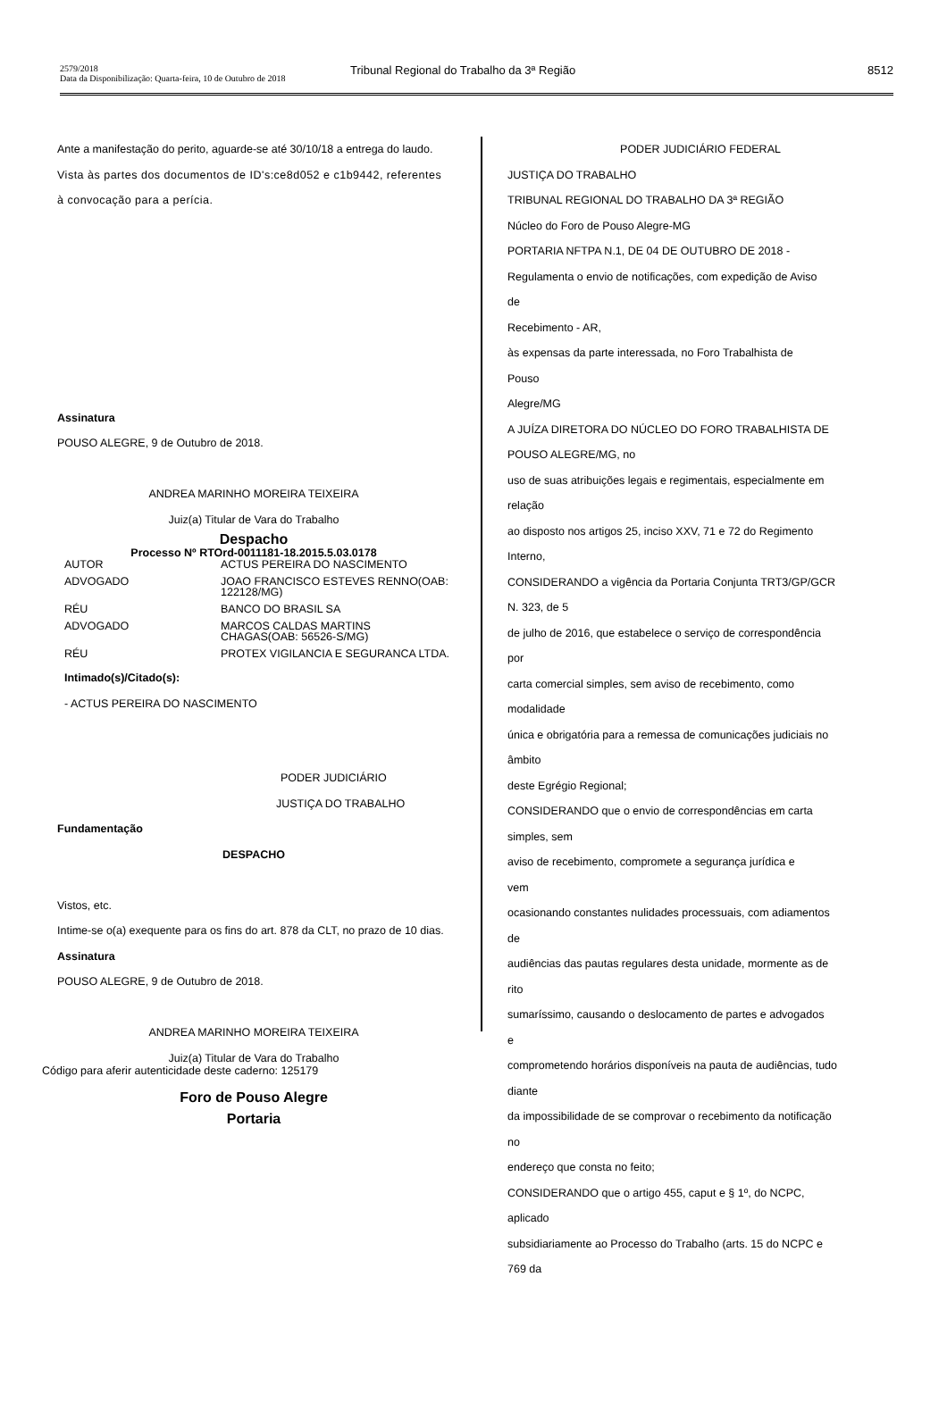2579/2018
Data da Disponibilização: Quarta-feira, 10 de Outubro de 2018
Tribunal Regional do Trabalho da 3ª Região
8512
Ante a manifestação do perito, aguarde-se até 30/10/18 a entrega do laudo.
Vista às partes dos documentos de ID's:ce8d052 e c1b9442, referentes à convocação para a perícia.
Assinatura
POUSO ALEGRE, 9 de Outubro de 2018.
ANDREA MARINHO MOREIRA TEIXEIRA
Juiz(a) Titular de Vara do Trabalho
Despacho
Processo Nº RTOrd-0011181-18.2015.5.03.0178
| AUTOR | ACTUS PEREIRA DO NASCIMENTO |
| ADVOGADO | JOAO FRANCISCO ESTEVES RENNO(OAB: 122128/MG) |
| RÉU | BANCO DO BRASIL SA |
| ADVOGADO | MARCOS CALDAS MARTINS CHAGAS(OAB: 56526-S/MG) |
| RÉU | PROTEX VIGILANCIA E SEGURANCA LTDA. |
Intimado(s)/Citado(s):
- ACTUS PEREIRA DO NASCIMENTO
PODER JUDICIÁRIO
JUSTIÇA DO TRABALHO
Fundamentação
DESPACHO
Vistos, etc.
Intime-se o(a) exequente para os fins do art. 878 da CLT, no prazo de 10 dias.
Assinatura
POUSO ALEGRE, 9 de Outubro de 2018.
ANDREA MARINHO MOREIRA TEIXEIRA
Juiz(a) Titular de Vara do Trabalho
Foro de Pouso Alegre
Portaria
PODER JUDICIÁRIO FEDERAL
JUSTIÇA DO TRABALHO
TRIBUNAL REGIONAL DO TRABALHO DA 3ª REGIÃO
Núcleo do Foro de Pouso Alegre-MG
PORTARIA NFTPA N.1, DE 04 DE OUTUBRO DE 2018 -
Regulamenta o envio de notificações, com expedição de Aviso
de
Recebimento - AR,
às expensas da parte interessada, no Foro Trabalhista de
Pouso
Alegre/MG
A JUÍZA DIRETORA DO NÚCLEO DO FORO TRABALHISTA DE
POUSO ALEGRE/MG, no
uso de suas atribuições legais e regimentais, especialmente em
relação
ao disposto nos artigos 25, inciso XXV, 71 e 72 do Regimento
Interno,
CONSIDERANDO a vigência da Portaria Conjunta TRT3/GP/GCR
N. 323, de 5
de julho de 2016, que estabelece o serviço de correspondência
por
carta comercial simples, sem aviso de recebimento, como
modalidade
única e obrigatória para a remessa de comunicações judiciais no
âmbito
deste Egrégio Regional;
CONSIDERANDO que o envio de correspondências em carta
simples, sem
aviso de recebimento, compromete a segurança jurídica e
vem
ocasionando constantes nulidades processuais, com adiamentos
de
audiências das pautas regulares desta unidade, mormente as de
rito
sumaríssimo, causando o deslocamento de partes e advogados
e
comprometendo horários disponíveis na pauta de audiências, tudo
diante
da impossibilidade de se comprovar o recebimento da notificação
no
endereço que consta no feito;
CONSIDERANDO que o artigo 455, caput e § 1º, do NCPC,
aplicado
subsidiariamente ao Processo do Trabalho (arts. 15 do NCPC e
769 da
Código para aferir autenticidade deste caderno: 125179